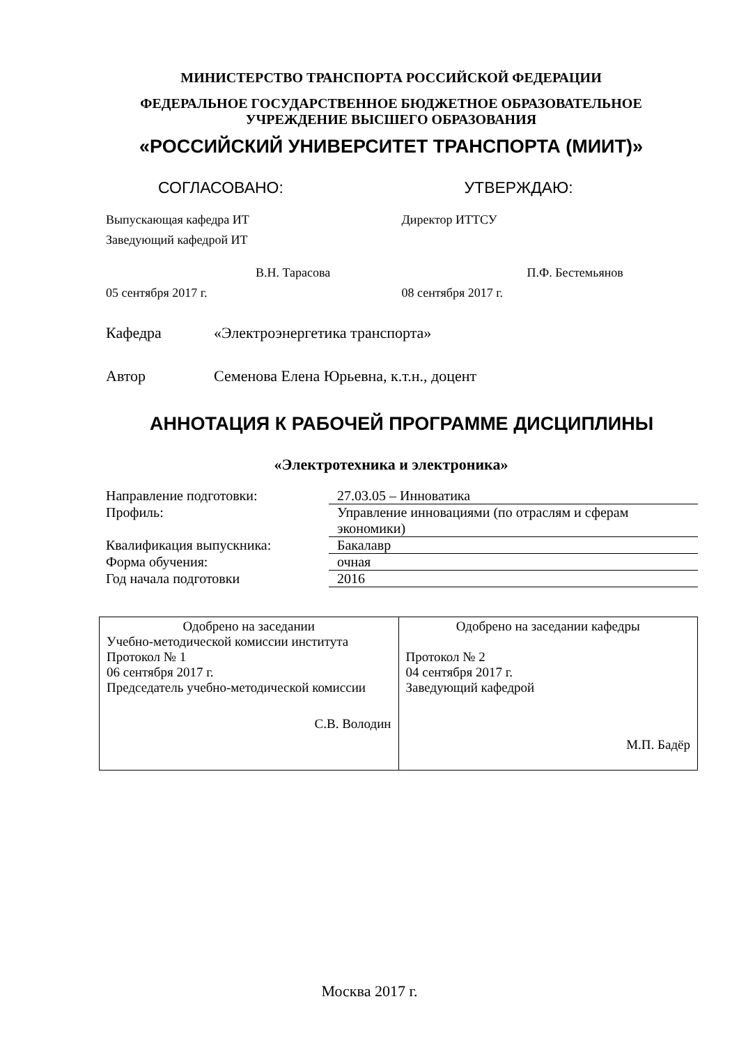МИНИСТЕРСТВО ТРАНСПОРТА РОССИЙСКОЙ ФЕДЕРАЦИИ
ФЕДЕРАЛЬНОЕ ГОСУДАРСТВЕННОЕ БЮДЖЕТНОЕ ОБРАЗОВАТЕЛЬНОЕ
УЧРЕЖДЕНИЕ ВЫСШЕГО ОБРАЗОВАНИЯ
«РОССИЙСКИЙ УНИВЕРСИТЕТ ТРАНСПОРТА (МИИТ)»
СОГЛАСОВАНО:
Выпускающая кафедра ИТ
Заведующий кафедрой ИТ
В.Н. Тарасова
05 сентября 2017 г.
УТВЕРЖДАЮ:
Директор ИТТСУ
П.Ф. Бестемьянов
08 сентября 2017 г.
Кафедра «Электроэнергетика транспорта»
Автор Семенова Елена Юрьевна, к.т.н., доцент
АННОТАЦИЯ К РАБОЧЕЙ ПРОГРАММЕ ДИСЦИПЛИНЫ
«Электротехника и электроника»
| Направление подготовки: | 27.03.05 – Инноватика |
| Профиль: | Управление инновациями (по отраслям и сферам экономики) |
| Квалификация выпускника: | Бакалавр |
| Форма обучения: | очная |
| Год начала подготовки | 2016 |
| Одобрено на заседании Учебно-методической комиссии института Протокол № 1 06 сентября 2017 г. Председатель учебно-методической комиссии С.В. Володин | Одобрено на заседании кафедры Протокол № 2 04 сентября 2017 г. Заведующий кафедрой М.П. Бадёр |
Москва 2017 г.